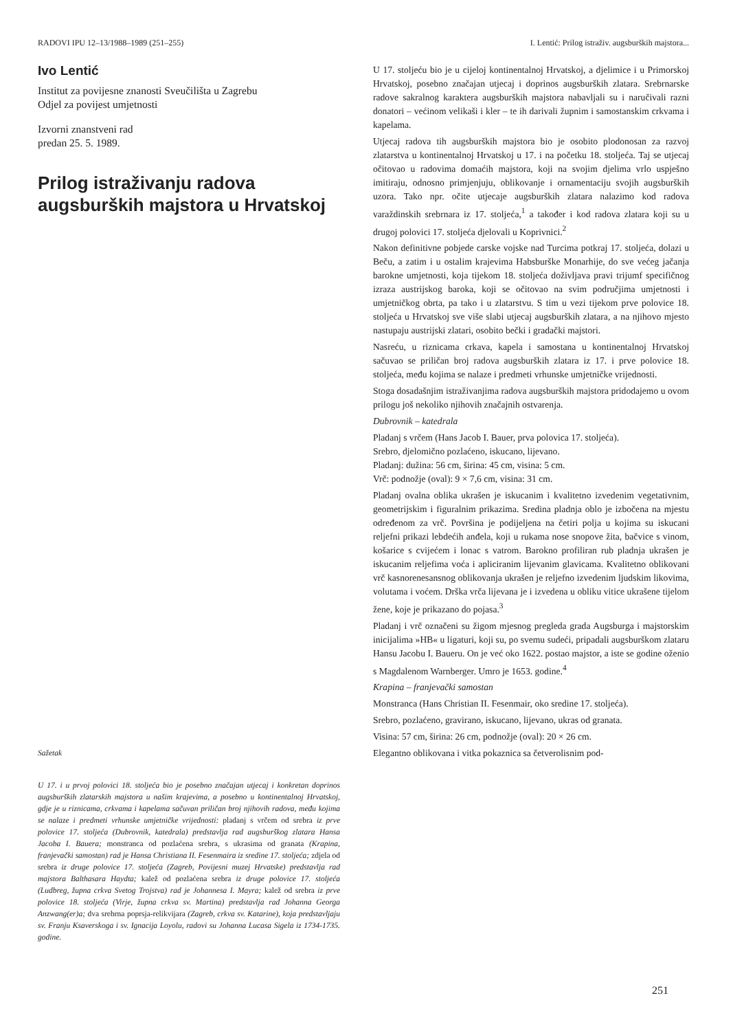RADOVI IPU 12–13/1988–1989 (251–255) I. Lentić: Prilog istraživ. augsburških majstora...
Ivo Lentić
Institut za povijesne znanosti Sveučilišta u Zagrebu
Odjel za povijest umjetnosti
Izvorni znanstveni rad
predan 25. 5. 1989.
Prilog istraživanju radova augsburških majstora u Hrvatskoj
Sažetak
U 17. i u prvoj polovici 18. stoljeća bio je posebno značajan utjecaj i konkretan doprinos augsburških zlatarskih majstora u našim krajevima, a posebno u kontinentalnoj Hrvatskoj, gdje je u riznicama, crkvama i kapelama sačuvan priličan broj njihovih radova, među kojima se nalaze i predmeti vrhunske umjetničke vrijednosti: pladanj s vrčem od srebra iz prve polovice 17. stoljeća (Dubrovnik, katedrala) predstavlja rad augsburškog zlatara Hansa Jacoba I. Bauera; monstranca od pozlaćena srebra, s ukrasima od granata (Krapina, franjevački samostan) rad je Hansa Christiana II. Fesenmaira iz sredine 17. stoljeća; zdjela od srebra iz druge polovice 17. stoljeća (Zagreb, Povijesni muzej Hrvatske) predstavlja rad majstora Balthasara Haydta; kalež od pozlaćena srebra iz druge polovice 17. stoljeća (Ludbreg, župna crkva Svetog Trojstva) rad je Johannesa I. Mayra; kalež od srebra iz prve polovice 18. stoljeća (Virje, župna crkva sv. Martina) predstavlja rad Johanna Georga Anzwang(er)a; dva srebrna poprsja-relikvijara (Zagreb, crkva sv. Katarine), koja predstavljaju sv. Franju Ksaverskoga i sv. Ignacija Loyolu, radovi su Johanna Lucasa Sigela iz 1734-1735. godine.
U 17. stoljeću bio je u cijeloj kontinentalnoj Hrvatskoj, a djelimice i u Primorskoj Hrvatskoj, posebno značajan utjecaj i doprinos augsburških zlatara. Srebrnarske radove sakralnog karaktera augsburških majstora nabavljali su i naručivali razni donatori – većinom velikaši i kler – te ih darivali župnim i samostanskim crkvama i kapelama.
Utjecaj radova tih augsburških majstora bio je osobito plodonosan za razvoj zlatarstva u kontinentalnoj Hrvatskoj u 17. i na početku 18. stoljeća. Taj se utjecaj očitovao u radovima domaćih majstora, koji na svojim djelima vrlo uspješno imitiraju, odnosno primjenjuju, oblikovanje i ornamentaciju svojih augsburških uzora. Tako npr. očite utjecaje augsburških zlatara nalazimo kod radova varaždinskih srebrnara iz 17. stoljeća,<sup>1</sup> a također i kod radova zlatara koji su u drugoj polovici 17. stoljeća djelovali u Koprivnici.<sup>2</sup>
Nakon definitivne pobjede carske vojske nad Turcima potkraj 17. stoljeća, dolazi u Beču, a zatim i u ostalim krajevima Habsburške Monarhije, do sve većeg jačanja barokne umjetnosti, koja tijekom 18. stoljeća doživljava pravi trijumf specifičnog izraza austrijskog baroka, koji se očitovao na svim područjima umjetnosti i umjetničkog obrta, pa tako i u zlatarstvu. S tim u vezi tijekom prve polovice 18. stoljeća u Hrvatskoj sve više slabi utjecaj augsburških zlatara, a na njihovo mjesto nastupaju austrijski zlatari, osobito bečki i gradački majstori.
Nasreću, u riznicama crkava, kapela i samostana u kontinentalnoj Hrvatskoj sačuvao se priličan broj radova augsburških zlatara iz 17. i prve polovice 18. stoljeća, među kojima se nalaze i predmeti vrhunske umjetničke vrijednosti.
Stoga dosadašnjim istraživanjima radova augsburških majstora pridodajemo u ovom prilogu još nekoliko njihovih značajnih ostvarenja.
Dubrovnik – katedrala
Pladanj s vrčem (Hans Jacob I. Bauer, prva polovica 17. stoljeća).
Srebro, djelomično pozlaćeno, iskucano, lijevano.
Pladanj: dužina: 56 cm, širina: 45 cm, visina: 5 cm.
Vrč: podnožje (oval): 9 × 7,6 cm, visina: 31 cm.
Pladanj ovalna oblika ukrašen je iskucanim i kvalitetno izvedenim vegetativnim, geometrijskim i figuralnim prikazima. Sredina pladnja oblo je izbočena na mjestu određenom za vrč. Površina je podijeljena na četiri polja u kojima su iskucani reljefni prikazi lebdećih anđela, koji u rukama nose snopove žita, bačvice s vinom, košarice s cvijećem i lonac s vatrom. Barokno profiliran rub pladnja ukrašen je iskucanim reljefima voća i apliciranim lijevanim glavicama. Kvalitetno oblikovani vrč kasnorenesansnog oblikovanja ukrašen je reljefno izvedenim ljudskim likovima, volutama i voćem. Drška vrča lijevana je i izvedena u obliku vitice ukrašene tijelom žene, koje je prikazano do pojasa.<sup>3</sup>
Pladanj i vrč označeni su žigom mjesnog pregleda grada Augsburga i majstorskim inicijalima »HB« u ligaturi, koji su, po svemu sudeći, pripadali augsburškom zlataru Hansu Jacobu I. Baueru. On je već oko 1622. postao majstor, a iste se godine oženio s Magdalenom Warnberger. Umro je 1653. godine.<sup>4</sup>
Krapina – franjevački samostan
Monstranca (Hans Christian II. Fesenmair, oko sredine 17. stoljeća).
Srebro, pozlaćeno, gravirano, iskucano, lijevano, ukras od granata.
Visina: 57 cm, širina: 26 cm, podnožje (oval): 20 × 26 cm.
Elegantno oblikovana i vitka pokaznica sa četverolisnim pod-
251